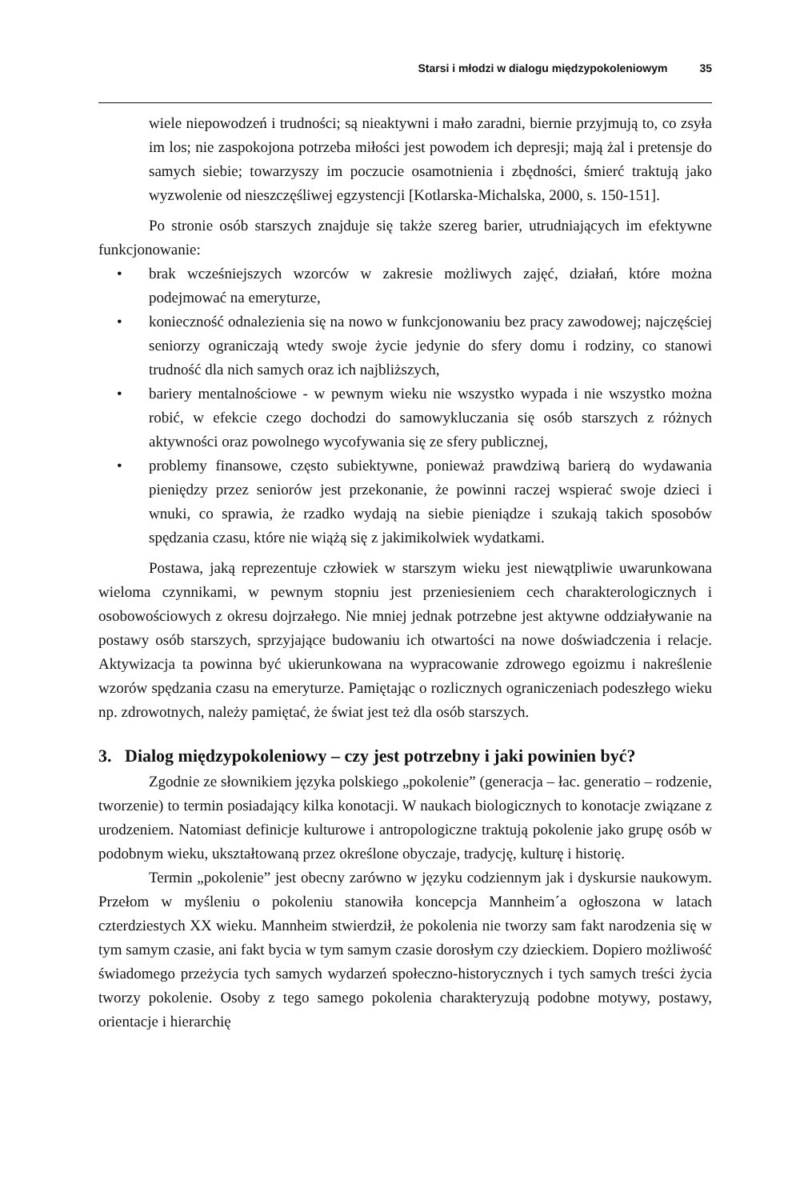Starsi i młodzi w dialogu międzypokoleniowym 35
wiele niepowodzeń i trudności; są nieaktywni i mało zaradni, biernie przyjmują to, co zsyła im los; nie zaspokojona potrzeba miłości jest powodem ich depresji; mają żal i pretensje do samych siebie; towarzyszy im poczucie osamotnienia i zbędności, śmierć traktują jako wyzwolenie od nieszczęśliwej egzystencji [Kotlarska-Michalska, 2000, s. 150-151].
Po stronie osób starszych znajduje się także szereg barier, utrudniających im efektywne funkcjonowanie:
• brak wcześniejszych wzorców w zakresie możliwych zajęć, działań, które można podejmować na emeryturze,
• konieczność odnalezienia się na nowo w funkcjonowaniu bez pracy zawodowej; najczęściej seniorzy ograniczają wtedy swoje życie jedynie do sfery domu i rodziny, co stanowi trudność dla nich samych oraz ich najbliższych,
• bariery mentalnościowe - w pewnym wieku nie wszystko wypada i nie wszystko można robić, w efekcie czego dochodzi do samowykluczania się osób starszych z różnych aktywności oraz powolnego wycofywania się ze sfery publicznej,
• problemy finansowe, często subiektywne, ponieważ prawdziwą barierą do wydawania pieniędzy przez seniorów jest przekonanie, że powinni raczej wspierać swoje dzieci i wnuki, co sprawia, że rzadko wydają na siebie pieniądze i szukają takich sposobów spędzania czasu, które nie wiążą się z jakimikolwiek wydatkami.
Postawa, jaką reprezentuje człowiek w starszym wieku jest niewątpliwie uwarunkowana wieloma czynnikami, w pewnym stopniu jest przeniesieniem cech charakterologicznych i osobowościowych z okresu dojrzałego. Nie mniej jednak potrzebne jest aktywne oddziaływanie na postawy osób starszych, sprzyjające budowaniu ich otwartości na nowe doświadczenia i relacje. Aktywizacja ta powinna być ukierunkowana na wypracowanie zdrowego egoizmu i nakreślenie wzorów spędzania czasu na emeryturze. Pamiętając o rozlicznych ograniczeniach podeszłego wieku np. zdrowotnych, należy pamiętać, że świat jest też dla osób starszych.
3. Dialog międzypokoleniowy – czy jest potrzebny i jaki powinien być?
Zgodnie ze słownikiem języka polskiego „pokolenie” (generacja – łac. generatio – rodzenie, tworzenie) to termin posiadający kilka konotacji. W naukach biologicznych to konotacje związane z urodzeniem. Natomiast definicje kulturowe i antropologiczne traktują pokolenie jako grupę osób w podobnym wieku, ukształtowaną przez określone obyczaje, tradycję, kulturę i historię.
Termin „pokolenie” jest obecny zarówno w języku codziennym jak i dyskursie naukowym. Przełom w myśleniu o pokoleniu stanowiła koncepcja Mannheim´a ogłoszona w latach czterdziestych XX wieku. Mannheim stwierdził, że pokolenia nie tworzy sam fakt narodzenia się w tym samym czasie, ani fakt bycia w tym samym czasie dorosłym czy dzieckiem. Dopiero możliwość świadomego przeżycia tych samych wydarzeń społeczno-historycznych i tych samych treści życia tworzy pokolenie. Osoby z tego samego pokolenia charakteryzują podobne motywy, postawy, orientacje i hierarchię